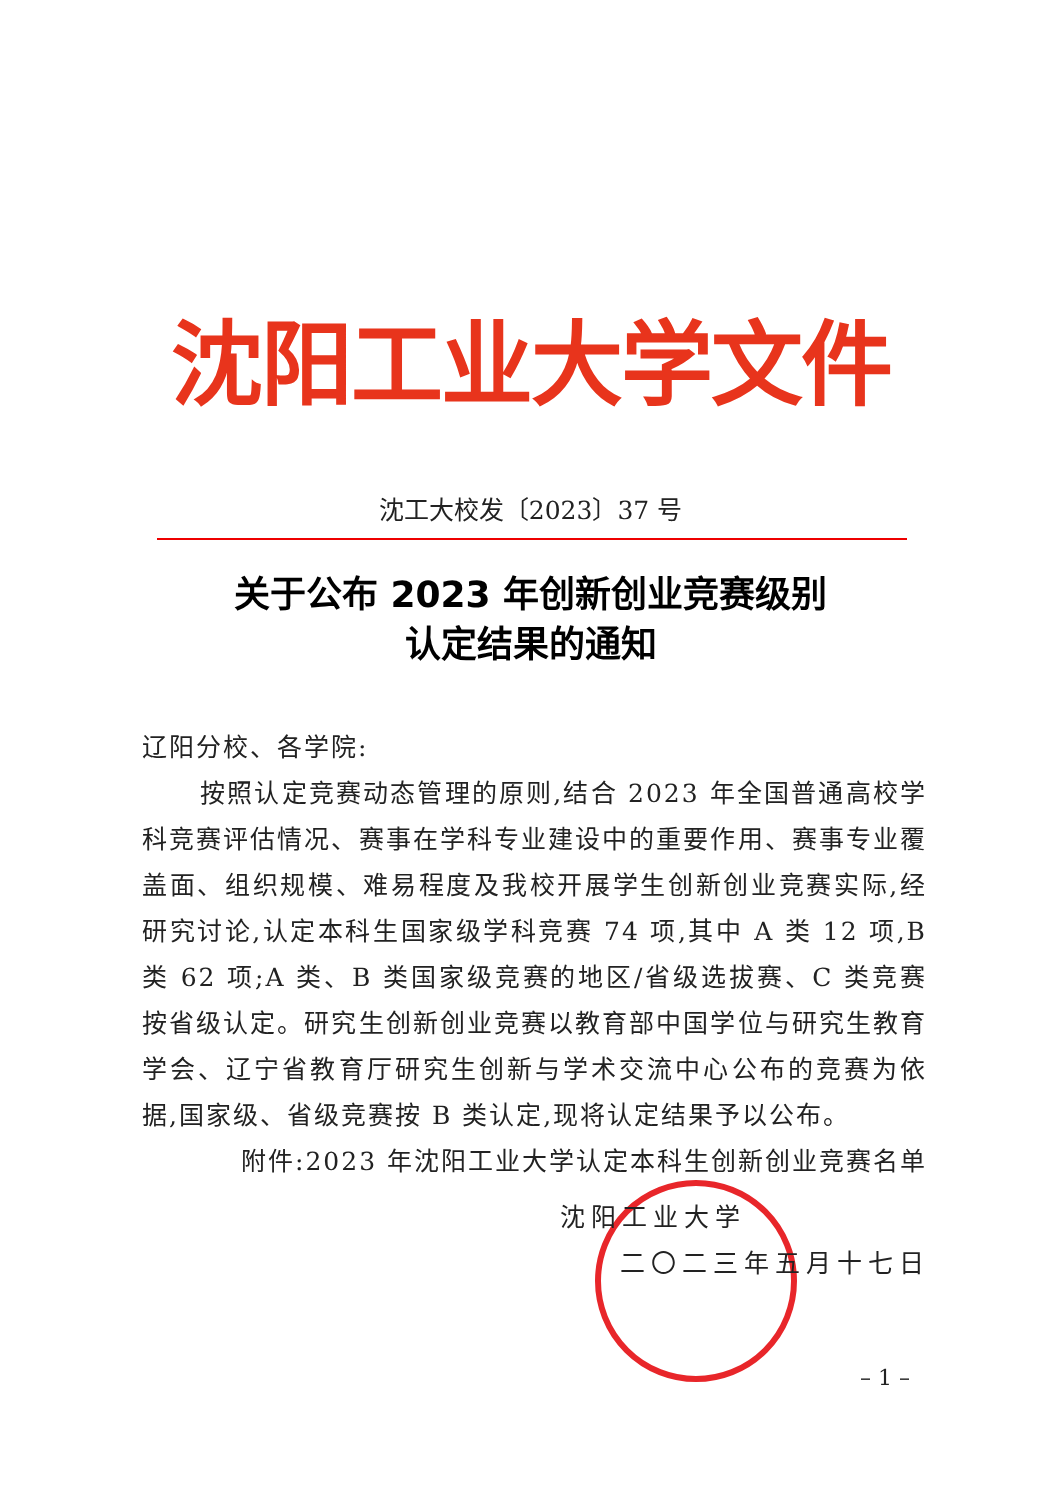沈阳工业大学文件
沈工大校发〔2023〕37 号
关于公布 2023 年创新创业竞赛级别
认定结果的通知
辽阳分校、各学院:
按照认定竞赛动态管理的原则,结合 2023 年全国普通高校学科竞赛评估情况、赛事在学科专业建设中的重要作用、赛事专业覆盖面、组织规模、难易程度及我校开展学生创新创业竞赛实际,经研究讨论,认定本科生国家级学科竞赛 74 项,其中 A 类 12 项,B 类 62 项;A 类、B 类国家级竞赛的地区/省级选拔赛、C 类竞赛按省级认定。研究生创新创业竞赛以教育部中国学位与研究生教育学会、辽宁省教育厅研究生创新与学术交流中心公布的竞赛为依据,国家级、省级竞赛按 B 类认定,现将认定结果予以公布。
附件:2023 年沈阳工业大学认定本科生创新创业竞赛名单
沈阳工业大学
二〇二三年五月十七日
– 1 –